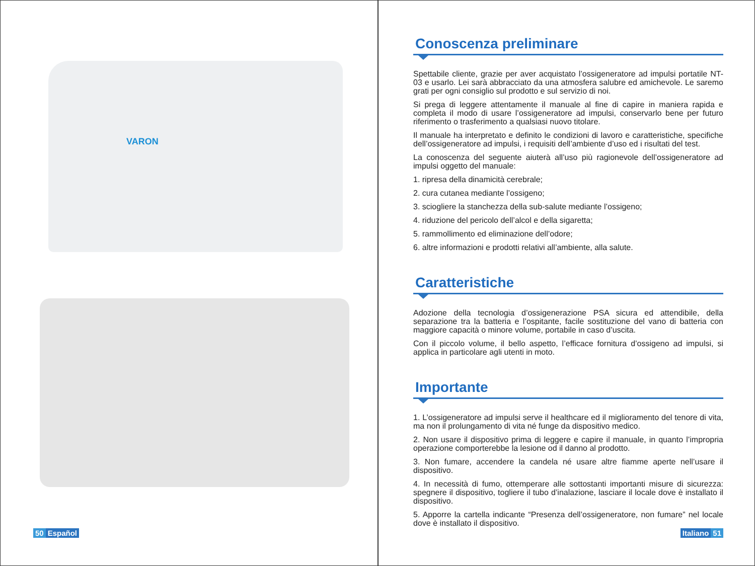VARON
50 Español
Conoscenza preliminare
Spettabile cliente, grazie per aver acquistato l’ossigeneratore ad impulsi portatile NT-03 e usarlo. Lei sarà abbracciato da una atmosfera salubre ed amichevole. Le saremo grati per ogni consiglio sul prodotto e sul servizio di noi.
Si prega di leggere attentamente il manuale al fine di capire in maniera rapida e completa il modo di usare l’ossigeneratore ad impulsi, conservarlo bene per futuro riferimento o trasferimento a qualsiasi nuovo titolare.
Il manuale ha interpretato e definito le condizioni di lavoro e caratteristiche, specifiche dell’ossigeneratore ad impulsi, i requisiti dell’ambiente d’uso ed i risultati del test.
La conoscenza del seguente aiuterà all’uso più ragionevole dell’ossigeneratore ad impulsi oggetto del manuale:
1. ripresa della dinamicità cerebrale;
2. cura cutanea mediante l’ossigeno;
3. sciogliere la stanchezza della sub-salute mediante l’ossigeno;
4. riduzione del pericolo dell’alcol e della sigaretta;
5. rammollimento ed eliminazione dell’odore;
6. altre informazioni e prodotti relativi all’ambiente, alla salute.
Caratteristiche
Adozione della tecnologia d’ossigenerazione PSA sicura ed attendibile, della separazione tra la batteria e l’ospitante, facile sostituzione del vano di batteria con maggiore capacità o minore volume, portabile in caso d’uscita.
Con il piccolo volume, il bello aspetto, l’efficace fornitura d’ossigeno ad impulsi, si applica in particolare agli utenti in moto.
Importante
1. L’ossigeneratore ad impulsi serve il healthcare ed il miglioramento del tenore di vita, ma non il prolungamento di vita né funge da dispositivo medico.
2. Non usare il dispositivo prima di leggere e capire il manuale, in quanto l’impropria operazione comporterebbe la lesione od il danno al prodotto.
3. Non fumare, accendere la candela né usare altre fiamme aperte nell’usare il dispositivo.
4. In necessità di fumo, ottemperare alle sottostanti importanti misure di sicurezza: spegnere il dispositivo, togliere il tubo d’inalazione, lasciare il locale dove è installato il dispositivo.
5. Apporre la cartella indicante “Presenza dell’ossigeneratore, non fumare” nel locale dove è installato il dispositivo.
Italiano 51